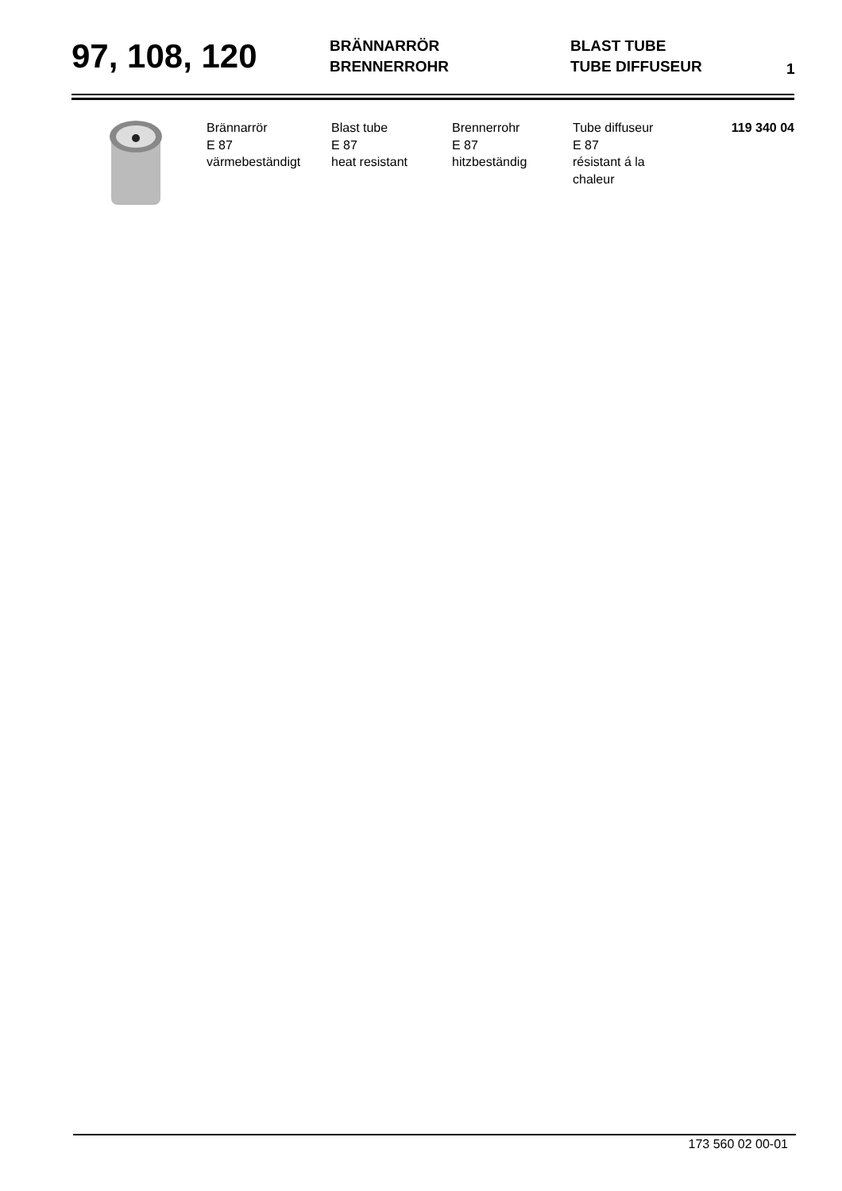97, 108, 120
BRÄNNARRÖR
BRENNERROHR
BLAST TUBE
TUBE DIFFUSEUR
1
| | Brännarrör E 87 värmebeständigt | Blast tube E 87 heat resistant | Brennerrohr E 87 hitzbeständig | Tube diffuseur E 87 résistant á la chaleur | 119 340 04 |
173 560 02 00-01